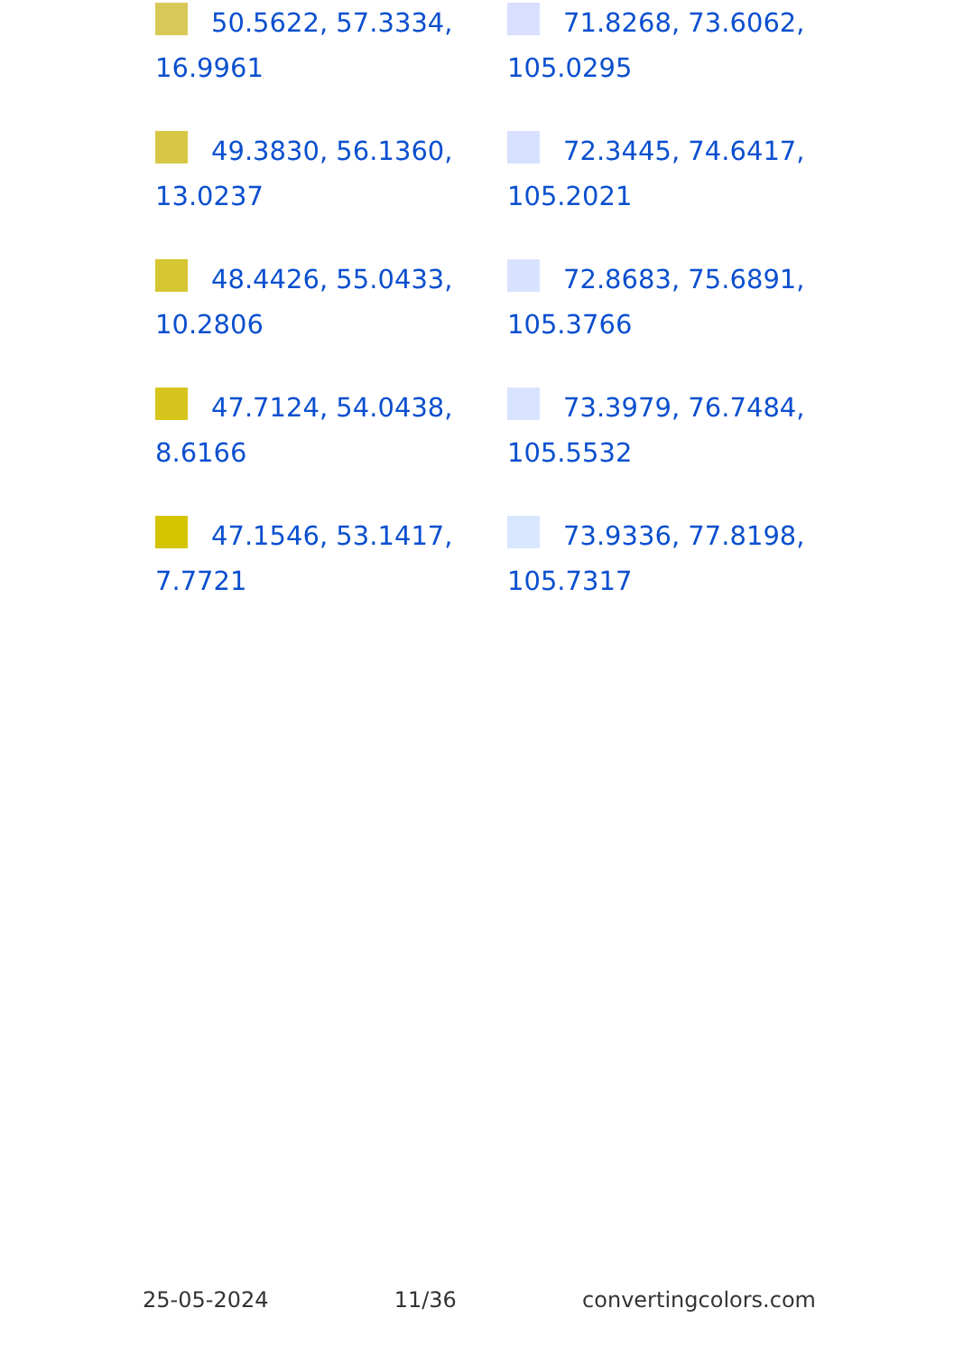50.5622, 57.3334, 16.9961
71.8268, 73.6062, 105.0295
49.3830, 56.1360, 13.0237
72.3445, 74.6417, 105.2021
48.4426, 55.0433, 10.2806
72.8683, 75.6891, 105.3766
47.7124, 54.0438, 8.6166
73.3979, 76.7484, 105.5532
47.1546, 53.1417, 7.7721
73.9336, 77.8198, 105.7317
25-05-2024 11/36 convertingcolors.com